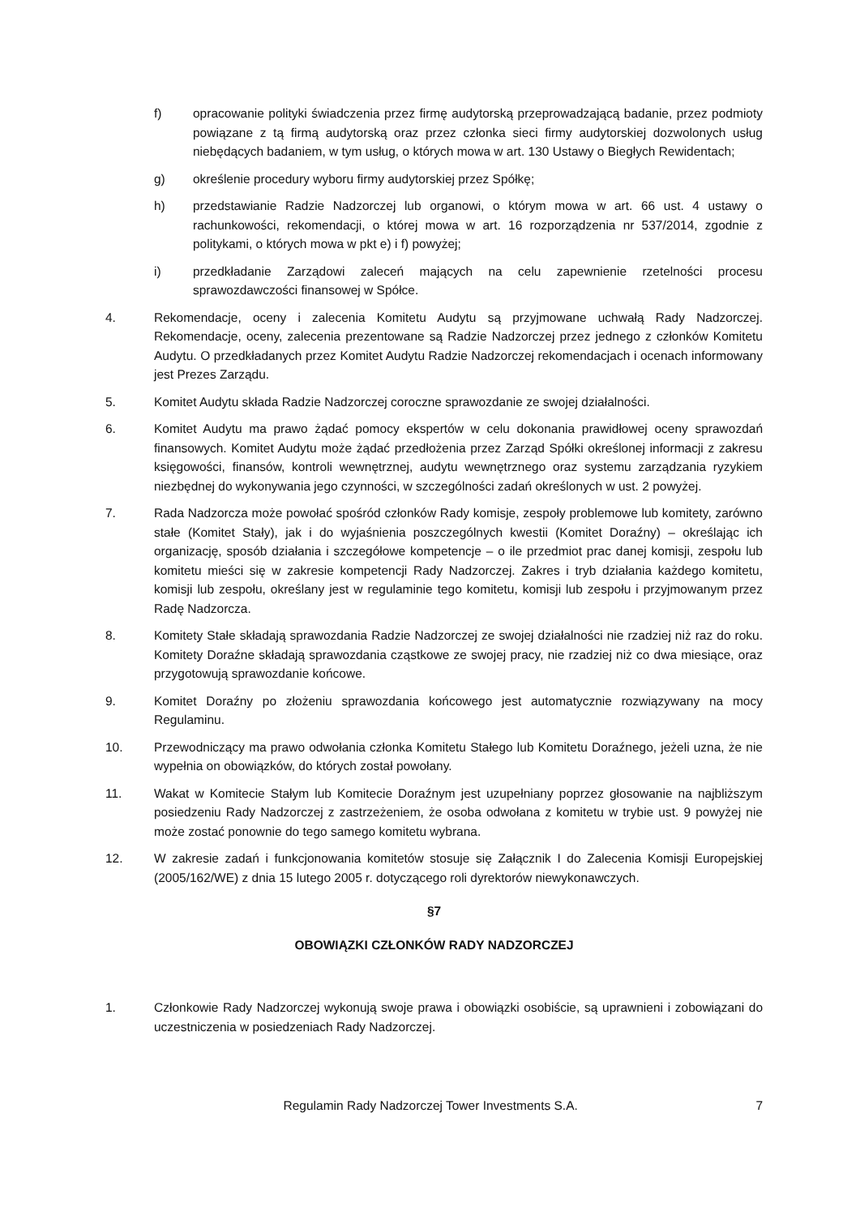f) opracowanie polityki świadczenia przez firmę audytorską przeprowadzającą badanie, przez podmioty powiązane z tą firmą audytorską oraz przez członka sieci firmy audytorskiej dozwolonych usług niebędących badaniem, w tym usług, o których mowa w art. 130 Ustawy o Biegłych Rewidentach;
g) określenie procedury wyboru firmy audytorskiej przez Spółkę;
h) przedstawianie Radzie Nadzorczej lub organowi, o którym mowa w art. 66 ust. 4 ustawy o rachunkowości, rekomendacji, o której mowa w art. 16 rozporządzenia nr 537/2014, zgodnie z politykami, o których mowa w pkt e) i f) powyżej;
i) przedkładanie Zarządowi zaleceń mających na celu zapewnienie rzetelności procesu sprawozdawczości finansowej w Spółce.
4. Rekomendacje, oceny i zalecenia Komitetu Audytu są przyjmowane uchwałą Rady Nadzorczej. Rekomendacje, oceny, zalecenia prezentowane są Radzie Nadzorczej przez jednego z członków Komitetu Audytu. O przedkładanych przez Komitet Audytu Radzie Nadzorczej rekomendacjach i ocenach informowany jest Prezes Zarządu.
5. Komitet Audytu składa Radzie Nadzorczej coroczne sprawozdanie ze swojej działalności.
6. Komitet Audytu ma prawo żądać pomocy ekspertów w celu dokonania prawidłowej oceny sprawozdań finansowych. Komitet Audytu może żądać przedłożenia przez Zarząd Spółki określonej informacji z zakresu księgowości, finansów, kontroli wewnętrznej, audytu wewnętrznego oraz systemu zarządzania ryzykiem niezbędnej do wykonywania jego czynności, w szczególności zadań określonych w ust. 2 powyżej.
7. Rada Nadzorcza może powołać spośród członków Rady komisje, zespoły problemowe lub komitety, zarówno stałe (Komitet Stały), jak i do wyjaśnienia poszczególnych kwestii (Komitet Doraźny) – określając ich organizację, sposób działania i szczegółowe kompetencje – o ile przedmiot prac danej komisji, zespołu lub komitetu mieści się w zakresie kompetencji Rady Nadzorczej. Zakres i tryb działania każdego komitetu, komisji lub zespołu, określany jest w regulaminie tego komitetu, komisji lub zespołu i przyjmowanym przez Radę Nadzorcza.
8. Komitety Stałe składają sprawozdania Radzie Nadzorczej ze swojej działalności nie rzadziej niż raz do roku. Komitety Doraźne składają sprawozdania cząstkowe ze swojej pracy, nie rzadziej niż co dwa miesiące, oraz przygotowują sprawozdanie końcowe.
9. Komitet Doraźny po złożeniu sprawozdania końcowego jest automatycznie rozwiązywany na mocy Regulaminu.
10. Przewodniczący ma prawo odwołania członka Komitetu Stałego lub Komitetu Doraźnego, jeżeli uzna, że nie wypełnia on obowiązków, do których został powołany.
11. Wakat w Komitecie Stałym lub Komitecie Doraźnym jest uzupełniany poprzez głosowanie na najbliższym posiedzeniu Rady Nadzorczej z zastrzeżeniem, że osoba odwołana z komitetu w trybie ust. 9 powyżej nie może zostać ponownie do tego samego komitetu wybrana.
12. W zakresie zadań i funkcjonowania komitetów stosuje się Załącznik I do Zalecenia Komisji Europejskiej (2005/162/WE) z dnia 15 lutego 2005 r. dotyczącego roli dyrektorów niewykonawczych.
§7
OBOWIĄZKI CZŁONKÓW RADY NADZORCZEJ
1. Członkowie Rady Nadzorczej wykonują swoje prawa i obowiązki osobiście, są uprawnieni i zobowiązani do uczestniczenia w posiedzeniach Rady Nadzorczej.
Regulamin Rady Nadzorczej Tower Investments S.A.
7